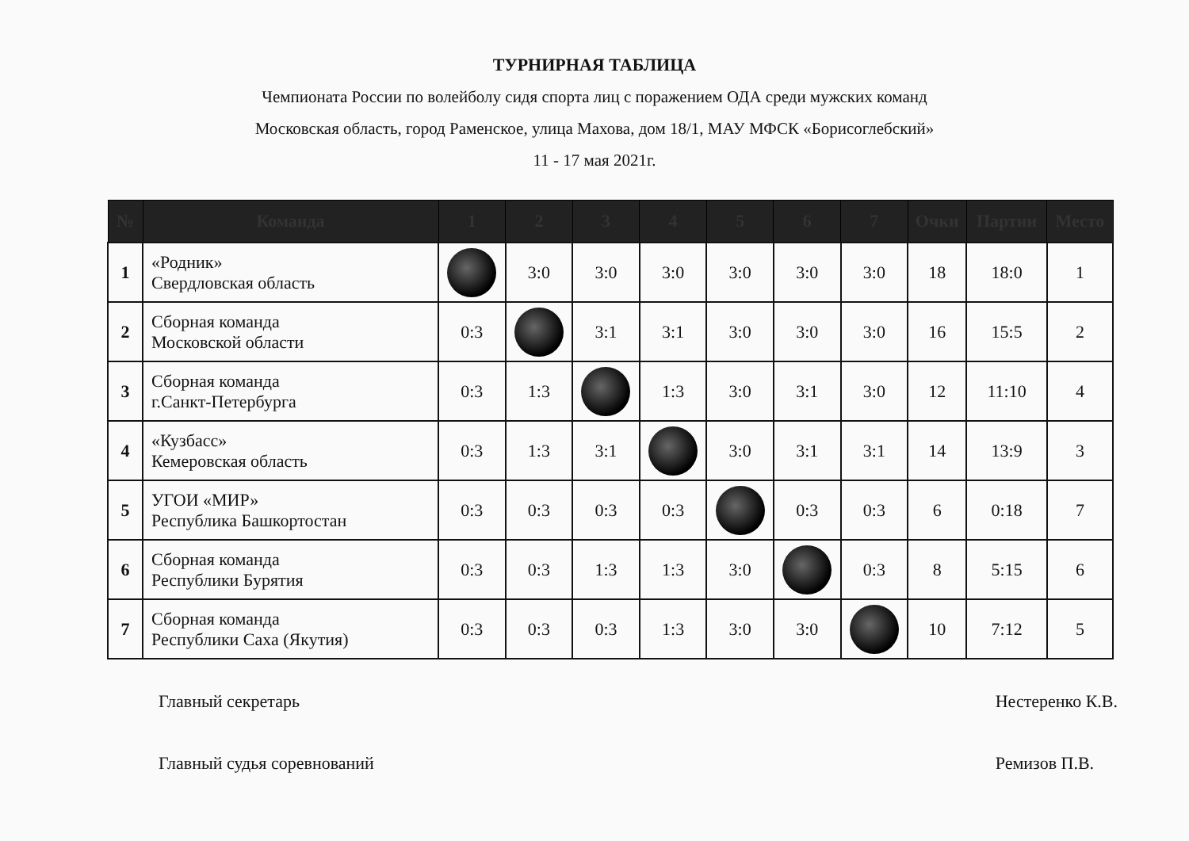ТУРНИРНАЯ ТАБЛИЦА
Чемпионата России по волейболу сидя спорта лиц с поражением ОДА среди мужских команд
Московская область, город Раменское, улица Махова, дом 18/1, МАУ МФСК «Борисоглебский»
11 - 17 мая 2021г.
| № | Команда | 1 | 2 | 3 | 4 | 5 | 6 | 7 | Очки | Партии | Место |
| --- | --- | --- | --- | --- | --- | --- | --- | --- | --- | --- | --- |
| 1 | «Родник» Свердловская область | | 3:0 | 3:0 | 3:0 | 3:0 | 3:0 | 3:0 | 18 | 18:0 | 1 |
| 2 | Сборная команда Московской области | 0:3 | | 3:1 | 3:1 | 3:0 | 3:0 | 3:0 | 16 | 15:5 | 2 |
| 3 | Сборная команда г.Санкт-Петербурга | 0:3 | 1:3 | | 1:3 | 3:0 | 3:1 | 3:0 | 12 | 11:10 | 4 |
| 4 | «Кузбасс» Кемеровская область | 0:3 | 1:3 | 3:1 | | 3:0 | 3:1 | 3:1 | 14 | 13:9 | 3 |
| 5 | УГОИ «МИР» Республика Башкортостан | 0:3 | 0:3 | 0:3 | 0:3 | | 0:3 | 0:3 | 6 | 0:18 | 7 |
| 6 | Сборная команда Республики Бурятия | 0:3 | 0:3 | 1:3 | 1:3 | 3:0 | | 0:3 | 8 | 5:15 | 6 |
| 7 | Сборная команда Республики Саха (Якутия) | 0:3 | 0:3 | 0:3 | 1:3 | 3:0 | 3:0 | | 10 | 7:12 | 5 |
Главный секретарь
Главный судья соревнований
Нестеренко К.В.
Ремизов П.В.